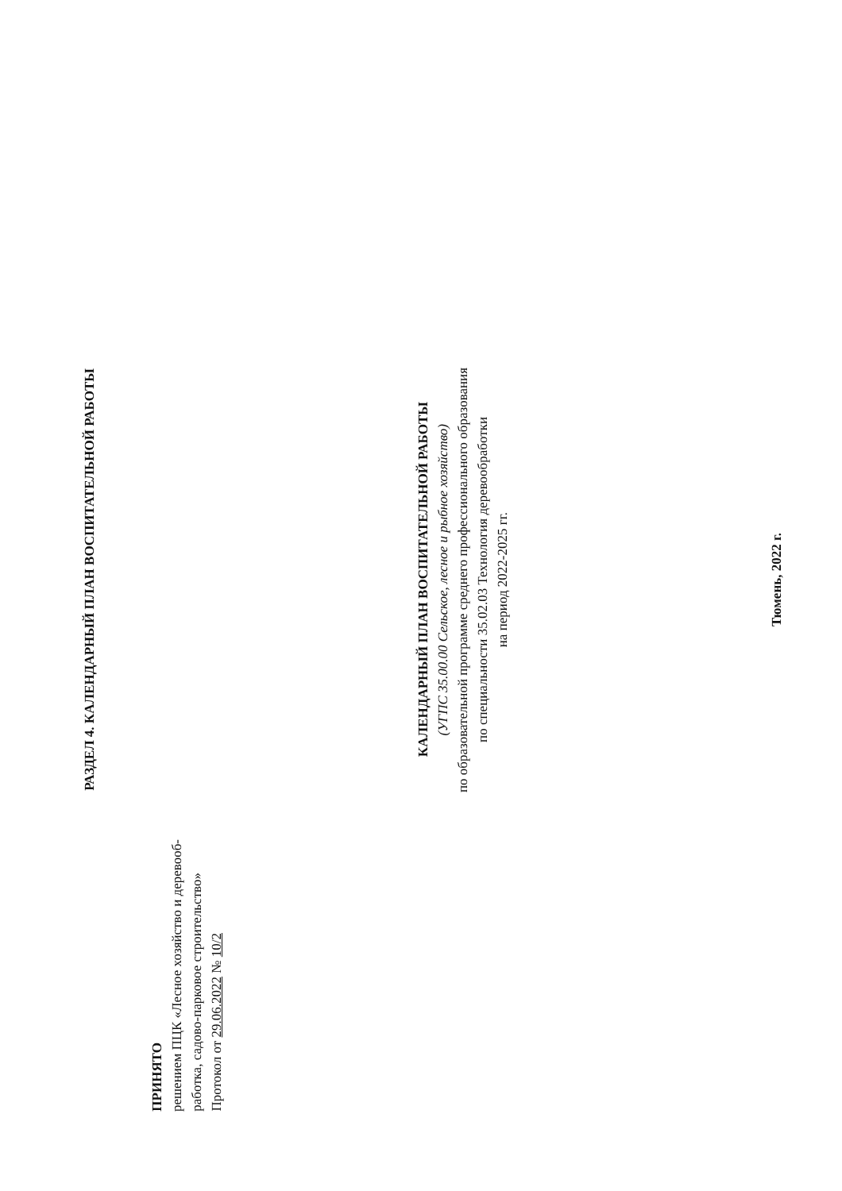РАЗДЕЛ 4. КАЛЕНДАРНЫЙ ПЛАН ВОСПИТАТЕЛЬНОЙ РАБОТЫ
ПРИНЯТО
решением ПЦК «Лесное хозяйство и деревооб-
работка, садово-парковое строительство»
Протокол от 29.06.2022 № 10/2
КАЛЕНДАРНЫЙ ПЛАН ВОСПИТАТЕЛЬНОЙ РАБОТЫ
(УГПС 35.00.00 Сельское, лесное и рыбное хозяйство)
по образовательной программе среднего профессионального образования
по специальности 35.02.03 Технология деревообработки
на период 2022-2025 гг.
Тюмень, 2022 г.